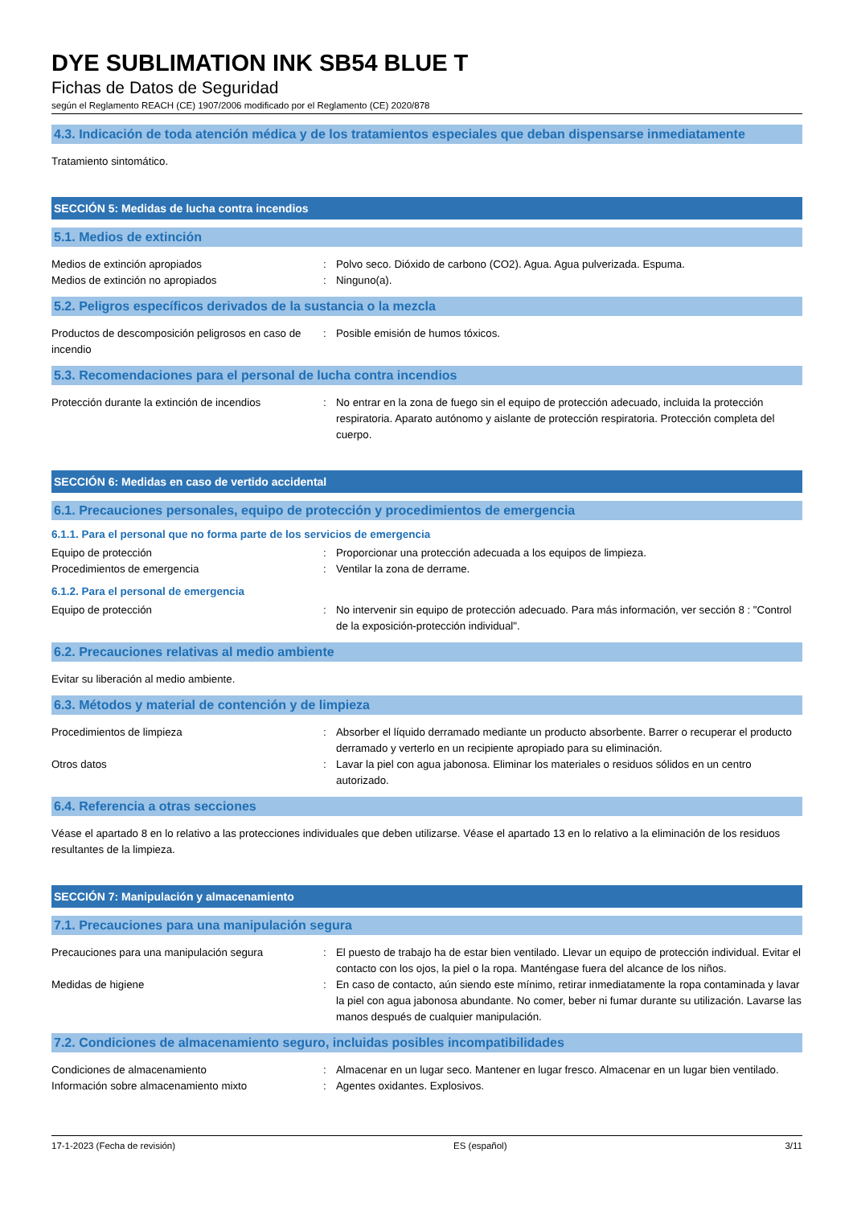DYE SUBLIMATION INK SB54 BLUE T
Fichas de Datos de Seguridad
según el Reglamento REACH (CE) 1907/2006 modificado por el Reglamento (CE) 2020/878
4.3. Indicación de toda atención médica y de los tratamientos especiales que deban dispensarse inmediatamente
Tratamiento sintomático.
SECCIÓN 5: Medidas de lucha contra incendios
5.1. Medios de extinción
Medios de extinción apropiados : Polvo seco. Dióxido de carbono (CO2). Agua. Agua pulverizada. Espuma.
Medios de extinción no apropiados : Ninguno(a).
5.2. Peligros específicos derivados de la sustancia o la mezcla
Productos de descomposición peligrosos en caso de incendio
: Posible emisión de humos tóxicos.
5.3. Recomendaciones para el personal de lucha contra incendios
Protección durante la extinción de incendios
: No entrar en la zona de fuego sin el equipo de protección adecuado, incluida la protección respiratoria. Aparato autónomo y aislante de protección respiratoria. Protección completa del cuerpo.
SECCIÓN 6: Medidas en caso de vertido accidental
6.1. Precauciones personales, equipo de protección y procedimientos de emergencia
6.1.1. Para el personal que no forma parte de los servicios de emergencia
Equipo de protección : Proporcionar una protección adecuada a los equipos de limpieza.
Procedimientos de emergencia : Ventilar la zona de derrame.
6.1.2. Para el personal de emergencia
Equipo de protección : No intervenir sin equipo de protección adecuado. Para más información, ver sección 8 : "Control de la exposición-protección individual".
6.2. Precauciones relativas al medio ambiente
Evitar su liberación al medio ambiente.
6.3. Métodos y material de contención y de limpieza
Procedimientos de limpieza : Absorber el líquido derramado mediante un producto absorbente. Barrer o recuperar el producto derramado y verterlo en un recipiente apropiado para su eliminación.
Otros datos : Lavar la piel con agua jabonosa. Eliminar los materiales o residuos sólidos en un centro autorizado.
6.4. Referencia a otras secciones
Véase el apartado 8 en lo relativo a las protecciones individuales que deben utilizarse. Véase el apartado 13 en lo relativo a la eliminación de los residuos resultantes de la limpieza.
SECCIÓN 7: Manipulación y almacenamiento
7.1. Precauciones para una manipulación segura
Precauciones para una manipulación segura : El puesto de trabajo ha de estar bien ventilado. Llevar un equipo de protección individual. Evitar el contacto con los ojos, la piel o la ropa. Manténgase fuera del alcance de los niños.
Medidas de higiene : En caso de contacto, aún siendo este mínimo, retirar inmediatamente la ropa contaminada y lavar la piel con agua jabonosa abundante. No comer, beber ni fumar durante su utilización. Lavarse las manos después de cualquier manipulación.
7.2. Condiciones de almacenamiento seguro, incluidas posibles incompatibilidades
Condiciones de almacenamiento : Almacenar en un lugar seco. Mantener en lugar fresco. Almacenar en un lugar bien ventilado.
Información sobre almacenamiento mixto : Agentes oxidantes. Explosivos.
17-1-2023 (Fecha de revisión) ES (español) 3/11